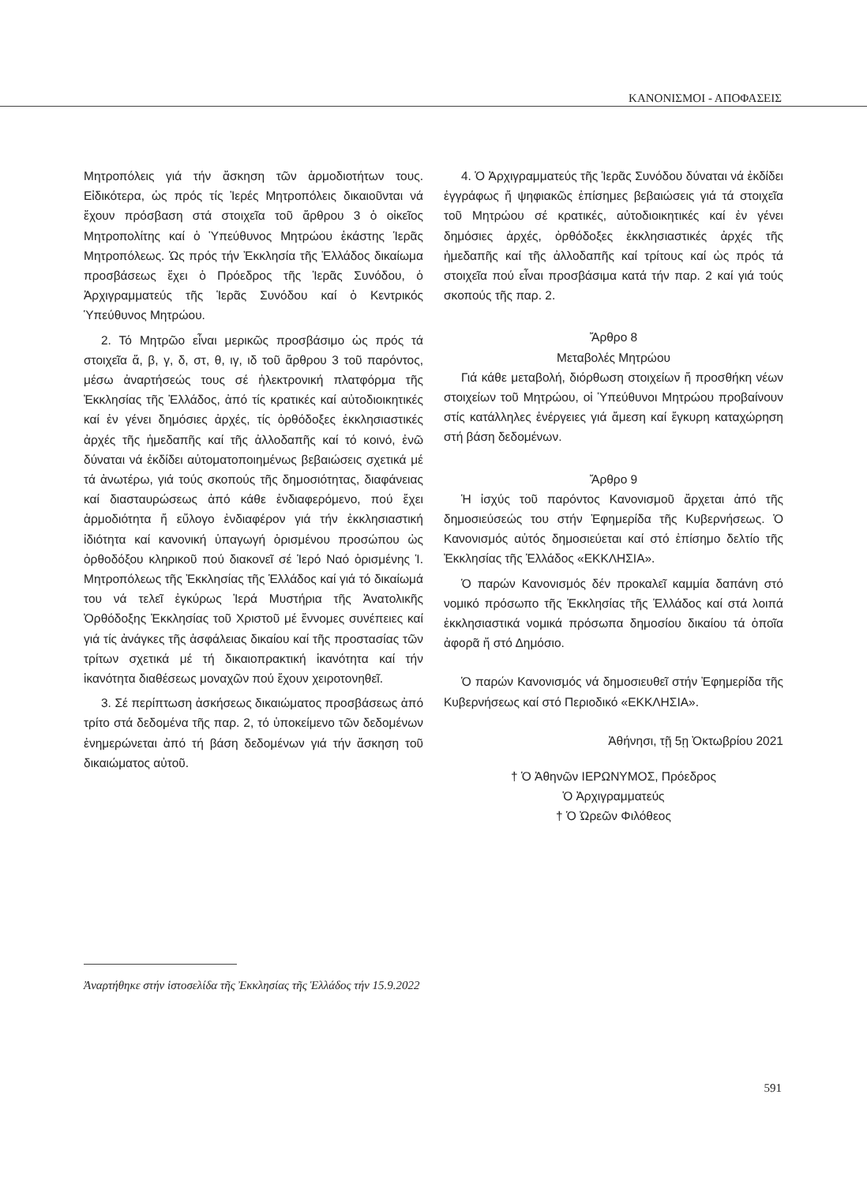ΚΑΝΟΝΙΣΜΟΙ - ΑΠΟΦΑΣΕΙΣ
Μητροπόλεις γιά τήν ἄσκηση τῶν ἁρμοδιοτήτων τους. Εἰδικότερα, ὡς πρός τίς Ἱερές Μητροπόλεις δικαιοῦνται νά ἔχουν πρόσβαση στά στοιχεῖα τοῦ ἄρθρου 3 ὁ οἰκεῖος Μητροπολίτης καί ὁ Ὑπεύθυνος Μητρώου ἑκάστης Ἱερᾶς Μητροπόλεως. Ὡς πρός τήν Ἐκκλησία τῆς Ἑλλάδος δικαίωμα προσβάσεως ἔχει ὁ Πρόεδρος τῆς Ἱερᾶς Συνόδου, ὁ Ἀρχιγραμματεύς τῆς Ἱερᾶς Συνόδου καί ὁ Κεντρικός Ὑπεύθυνος Μητρώου.
2. Τό Μητρῶο εἶναι μερικῶς προσβάσιμο ὡς πρός τά στοιχεῖα ἅ, β, γ, δ, στ, θ, ιγ, ιδ τοῦ ἄρθρου 3 τοῦ παρόντος, μέσω ἀναρτήσεώς τους σέ ἠλεκτρονική πλατφόρμα τῆς Ἐκκλησίας τῆς Ἑλλάδος, ἀπό τίς κρατικές καί αὐτοδιοικητικές καί ἐν γένει δημόσιες ἀρχές, τίς ὀρθόδοξες ἐκκλησιαστικές ἀρχές τῆς ἡμεδαπῆς καί τῆς ἀλλοδαπῆς καί τό κοινό, ἐνῶ δύναται νά ἐκδίδει αὐτοματοποιημένως βεβαιώσεις σχετικά μέ τά ἀνωτέρω, γιά τούς σκοπούς τῆς δημοσιότητας, διαφάνειας καί διασταυρώσεως ἀπό κάθε ἐνδιαφερόμενο, πού ἔχει ἁρμοδιότητα ἤ εὔλογο ἐνδιαφέρον γιά τήν ἐκκλησιαστική ἰδιότητα καί κανονική ὑπαγωγή ὁρισμένου προσώπου ὡς ὀρθοδόξου κληρικοῦ πού διακονεῖ σέ Ἱερό Ναό ὁρισμένης Ἱ. Μητροπόλεως τῆς Ἐκκλησίας τῆς Ἑλλάδος καί γιά τό δικαίωμά του νά τελεῖ ἐγκύρως Ἱερά Μυστήρια τῆς Ἀνατολικῆς Ὀρθόδοξης Ἐκκλησίας τοῦ Χριστοῦ μέ ἔννομες συνέπειες καί γιά τίς ἀνάγκες τῆς ἀσφάλειας δικαίου καί τῆς προστασίας τῶν τρίτων σχετικά μέ τή δικαιοπρακτική ἱκανότητα καί τήν ἱκανότητα διαθέσεως μοναχῶν πού ἔχουν χειροτονηθεῖ.
3. Σέ περίπτωση ἀσκήσεως δικαιώματος προσβάσεως ἀπό τρίτο στά δεδομένα τῆς παρ. 2, τό ὑποκείμενο τῶν δεδομένων ἐνημερώνεται ἀπό τή βάση δεδομένων γιά τήν ἄσκηση τοῦ δικαιώματος αὐτοῦ.
4. Ὁ Ἀρχιγραμματεύς τῆς Ἱερᾶς Συνόδου δύναται νά ἐκδίδει ἐγγράφως ἤ ψηφιακῶς ἐπίσημες βεβαιώσεις γιά τά στοιχεῖα τοῦ Μητρώου σέ κρατικές, αὐτοδιοικητικές καί ἐν γένει δημόσιες ἀρχές, ὀρθόδοξες ἐκκλησιαστικές ἀρχές τῆς ἡμεδαπῆς καί τῆς ἀλλοδαπῆς καί τρίτους καί ὡς πρός τά στοιχεῖα πού εἶναι προσβάσιμα κατά τήν παρ. 2 καί γιά τούς σκοπούς τῆς παρ. 2.
Ἄρθρο 8
Μεταβολές Μητρώου
Γιά κάθε μεταβολή, διόρθωση στοιχείων ἤ προσθήκη νέων στοιχείων τοῦ Μητρώου, οἱ Ὑπεύθυνοι Μητρώου προβαίνουν στίς κατάλληλες ἐνέργειες γιά ἄμεση καί ἔγκυρη καταχώρηση στή βάση δεδομένων.
Ἄρθρο 9
Ἡ ἰσχύς τοῦ παρόντος Κανονισμοῦ ἄρχεται ἀπό τῆς δημοσιεύσεώς του στήν Ἐφημερίδα τῆς Κυβερνήσεως. Ὁ Κανονισμός αὐτός δημοσιεύεται καί στό ἐπίσημο δελτίο τῆς Ἐκκλησίας τῆς Ἑλλάδος «ΕΚΚΛΗΣΙΑ».
Ὁ παρών Κανονισμός δέν προκαλεῖ καμμία δαπάνη στό νομικό πρόσωπο τῆς Ἐκκλησίας τῆς Ἑλλάδος καί στά λοιπά ἐκκλησιαστικά νομικά πρόσωπα δημοσίου δικαίου τά ὁποῖα ἀφορᾶ ἤ στό Δημόσιο.
Ὁ παρών Κανονισμός νά δημοσιευθεῖ στήν Ἐφημερίδα τῆς Κυβερνήσεως καί στό Περιοδικό «ΕΚΚΛΗΣΙΑ».
Ἀθήνησι, τῇ 5ῃ Ὀκτωβρίου 2021
† Ὁ Ἀθηνῶν ΙΕΡΩΝΥΜΟΣ, Πρόεδρος
Ὁ Ἀρχιγραμματεύς
† Ὁ Ὠρεῶν Φιλόθεος
Ἀναρτήθηκε στήν ἱστοσελίδα τῆς Ἐκκλησίας τῆς Ἑλλάδος τήν 15.9.2022
591